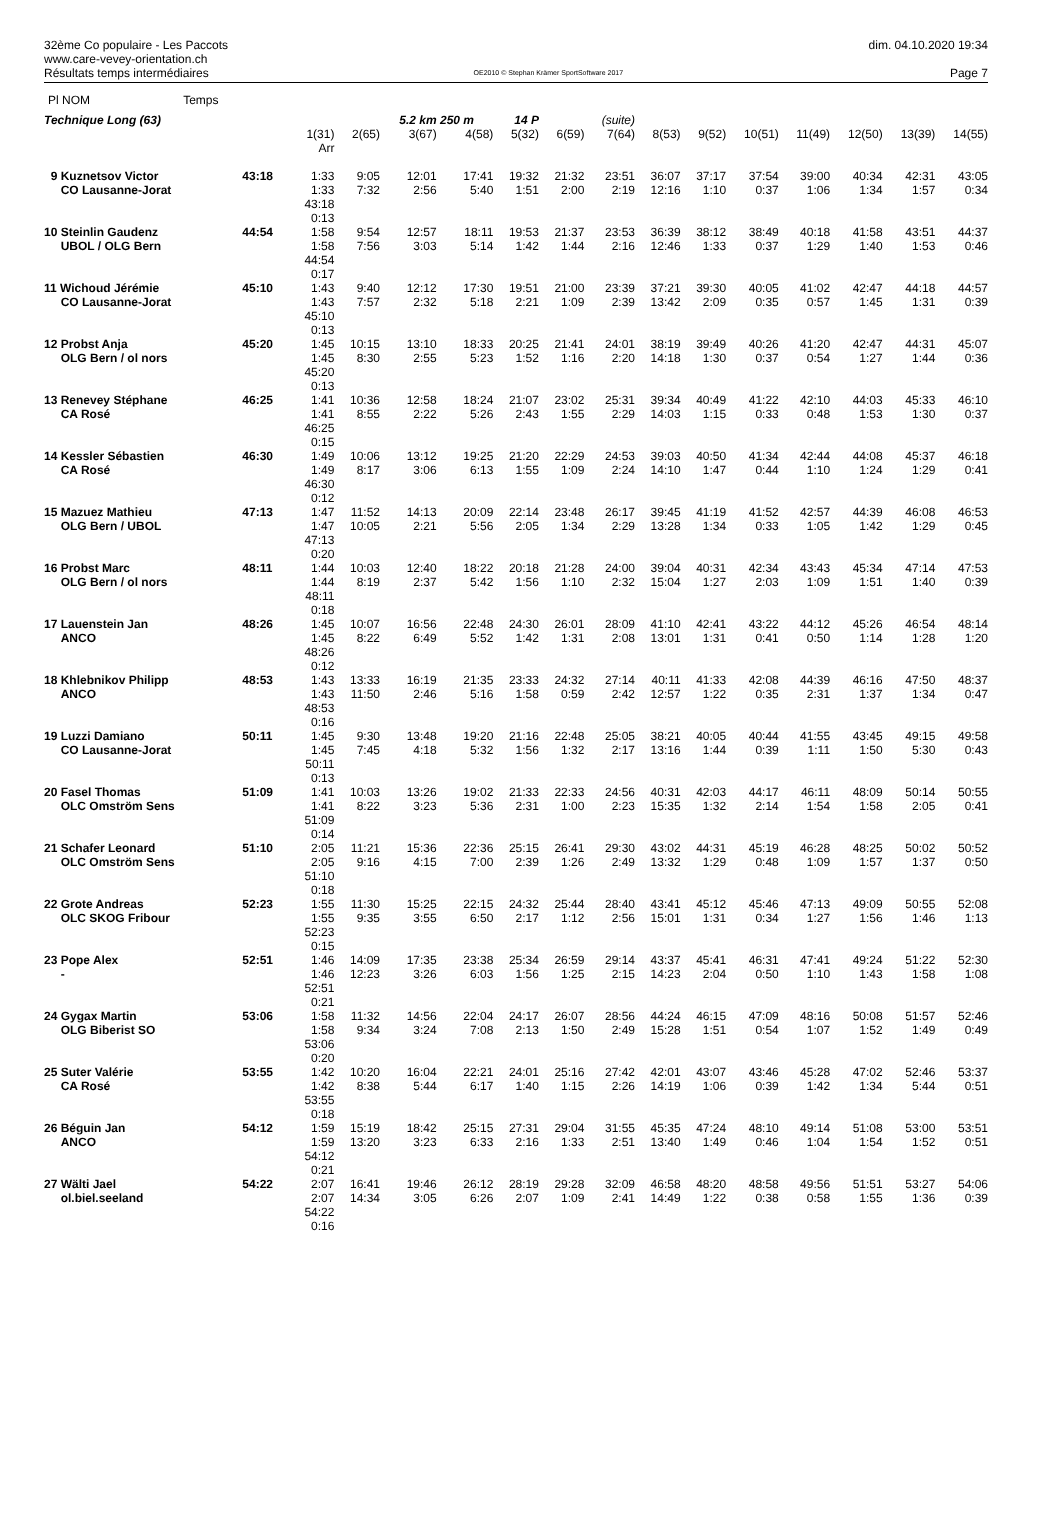32ème Co populaire - Les Paccots
www.care-vevey-orientation.ch
Résultats temps intermédiaires
OE2010 © Stephan Krämer SportSoftware 2017
dim. 04.10.2020 19:34
Page 7
Pl NOM Temps
| Technique Long (63) | | | | 5.2 km 250 m | | 14 P | | (suite) | | | | | | | |
| | | 1(31) Arr | 2(65) | 3(67) | 4(58) | 5(32) | 6(59) | 7(64) | 8(53) | 9(52) | 10(51) | 11(49) | 12(50) | 13(39) | 14(55) |
| 9 Kuznetsov Victor CO Lausanne-Jorat | 43:18 | 1:33 1:33 43:18 0:13 | 9:05 7:32 | 12:01 2:56 | 17:41 5:40 | 19:32 1:51 | 21:32 2:00 | 23:51 2:19 | 36:07 12:16 | 37:17 1:10 | 37:54 0:37 | 39:00 1:06 | 40:34 1:34 | 42:31 1:57 | 43:05 0:34 |
| 10 Steinlin Gaudenz UBOL / OLG Bern | 44:54 | 1:58 1:58 44:54 0:17 | 9:54 7:56 | 12:57 3:03 | 18:11 5:14 | 19:53 1:42 | 21:37 1:44 | 23:53 2:16 | 36:39 12:46 | 38:12 1:33 | 38:49 0:37 | 40:18 1:29 | 41:58 1:40 | 43:51 1:53 | 44:37 0:46 |
| 11 Wichoud Jérémie CO Lausanne-Jorat | 45:10 | 1:43 1:43 45:10 0:13 | 9:40 7:57 | 12:12 2:32 | 17:30 5:18 | 19:51 2:21 | 21:00 1:09 | 23:39 2:39 | 37:21 13:42 | 39:30 2:09 | 40:05 0:35 | 41:02 0:57 | 42:47 1:45 | 44:18 1:31 | 44:57 0:39 |
| 12 Probst Anja OLG Bern / ol nors | 45:20 | 1:45 1:45 45:20 0:13 | 10:15 8:30 | 13:10 2:55 | 18:33 5:23 | 20:25 1:52 | 21:41 1:16 | 24:01 2:20 | 38:19 14:18 | 39:49 1:30 | 40:26 0:37 | 41:20 0:54 | 42:47 1:27 | 44:31 1:44 | 45:07 0:36 |
| 13 Renevey Stéphane CA Rosé | 46:25 | 1:41 1:41 46:25 0:15 | 10:36 8:55 | 12:58 2:22 | 18:24 5:26 | 21:07 2:43 | 23:02 1:55 | 25:31 2:29 | 39:34 14:03 | 40:49 1:15 | 41:22 0:33 | 42:10 0:48 | 44:03 1:53 | 45:33 1:30 | 46:10 0:37 |
| 14 Kessler Sébastien CA Rosé | 46:30 | 1:49 1:49 46:30 0:12 | 10:06 8:17 | 13:12 3:06 | 19:25 6:13 | 21:20 1:55 | 22:29 1:09 | 24:53 2:24 | 39:03 14:10 | 40:50 1:47 | 41:34 0:44 | 42:44 1:10 | 44:08 1:24 | 45:37 1:29 | 46:18 0:41 |
| 15 Mazuez Mathieu OLG Bern / UBOL | 47:13 | 1:47 1:47 47:13 0:20 | 11:52 10:05 | 14:13 2:21 | 20:09 5:56 | 22:14 2:05 | 23:48 1:34 | 26:17 2:29 | 39:45 13:28 | 41:19 1:34 | 41:52 0:33 | 42:57 1:05 | 44:39 1:42 | 46:08 1:29 | 46:53 0:45 |
| 16 Probst Marc OLG Bern / ol nors | 48:11 | 1:44 1:44 48:11 0:18 | 10:03 8:19 | 12:40 2:37 | 18:22 5:42 | 20:18 1:56 | 21:28 1:10 | 24:00 2:32 | 39:04 15:04 | 40:31 1:27 | 42:34 2:03 | 43:43 1:09 | 45:34 1:51 | 47:14 1:40 | 47:53 0:39 |
| 17 Lauenstein Jan ANCO | 48:26 | 1:45 1:45 48:26 0:12 | 10:07 8:22 | 16:56 6:49 | 22:48 5:52 | 24:30 1:42 | 26:01 1:31 | 28:09 2:08 | 41:10 13:01 | 42:41 1:31 | 43:22 0:41 | 44:12 0:50 | 45:26 1:14 | 46:54 1:28 | 48:14 1:20 |
| 18 Khlebnikov Philipp ANCO | 48:53 | 1:43 1:43 48:53 0:16 | 13:33 11:50 | 16:19 2:46 | 21:35 5:16 | 23:33 1:58 | 24:32 0:59 | 27:14 2:42 | 40:11 12:57 | 41:33 1:22 | 42:08 0:35 | 44:39 2:31 | 46:16 1:37 | 47:50 1:34 | 48:37 0:47 |
| 19 Luzzi Damiano CO Lausanne-Jorat | 50:11 | 1:45 1:45 50:11 0:13 | 9:30 7:45 | 13:48 4:18 | 19:20 5:32 | 21:16 1:56 | 22:48 1:32 | 25:05 2:17 | 38:21 13:16 | 40:05 1:44 | 40:44 0:39 | 41:55 1:11 | 43:45 1:50 | 49:15 5:30 | 49:58 0:43 |
| 20 Fasel Thomas OLC Omström Sens | 51:09 | 1:41 1:41 51:09 0:14 | 10:03 8:22 | 13:26 3:23 | 19:02 5:36 | 21:33 2:31 | 22:33 1:00 | 24:56 2:23 | 40:31 15:35 | 42:03 1:32 | 44:17 2:14 | 46:11 1:54 | 48:09 1:58 | 50:14 2:05 | 50:55 0:41 |
| 21 Schafer Leonard OLC Omström Sens | 51:10 | 2:05 2:05 51:10 0:18 | 11:21 9:16 | 15:36 4:15 | 22:36 7:00 | 25:15 2:39 | 26:41 1:26 | 29:30 2:49 | 43:02 13:32 | 44:31 1:29 | 45:19 0:48 | 46:28 1:09 | 48:25 1:57 | 50:02 1:37 | 50:52 0:50 |
| 22 Grote Andreas OLC SKOG Fribour | 52:23 | 1:55 1:55 52:23 0:15 | 11:30 9:35 | 15:25 3:55 | 22:15 6:50 | 24:32 2:17 | 25:44 1:12 | 28:40 2:56 | 43:41 15:01 | 45:12 1:31 | 45:46 0:34 | 47:13 1:27 | 49:09 1:56 | 50:55 1:46 | 52:08 1:13 |
| 23 Pope Alex - | 52:51 | 1:46 1:46 52:51 0:21 | 14:09 12:23 | 17:35 3:26 | 23:38 6:03 | 25:34 1:56 | 26:59 1:25 | 29:14 2:15 | 43:37 14:23 | 45:41 2:04 | 46:31 0:50 | 47:41 1:10 | 49:24 1:43 | 51:22 1:58 | 52:30 1:08 |
| 24 Gygax Martin OLG Biberist SO | 53:06 | 1:58 1:58 53:06 0:20 | 11:32 9:34 | 14:56 3:24 | 22:04 7:08 | 24:17 2:13 | 26:07 1:50 | 28:56 2:49 | 44:24 15:28 | 46:15 1:51 | 47:09 0:54 | 48:16 1:07 | 50:08 1:52 | 51:57 1:49 | 52:46 0:49 |
| 25 Suter Valérie CA Rosé | 53:55 | 1:42 1:42 53:55 0:18 | 10:20 8:38 | 16:04 5:44 | 22:21 6:17 | 24:01 1:40 | 25:16 1:15 | 27:42 2:26 | 42:01 14:19 | 43:07 1:06 | 43:46 0:39 | 45:28 1:42 | 47:02 1:34 | 52:46 5:44 | 53:37 0:51 |
| 26 Béguin Jan ANCO | 54:12 | 1:59 1:59 54:12 0:21 | 15:19 13:20 | 18:42 3:23 | 25:15 6:33 | 27:31 2:16 | 29:04 1:33 | 31:55 2:51 | 45:35 13:40 | 47:24 1:49 | 48:10 0:46 | 49:14 1:04 | 51:08 1:54 | 53:00 1:52 | 53:51 0:51 |
| 27 Wälti Jael ol.biel.seeland | 54:22 | 2:07 2:07 54:22 0:16 | 16:41 14:34 | 19:46 3:05 | 26:12 6:26 | 28:19 2:07 | 29:28 1:09 | 32:09 2:41 | 46:58 14:49 | 48:20 1:22 | 48:58 0:38 | 49:56 0:58 | 51:51 1:55 | 53:27 1:36 | 54:06 0:39 |